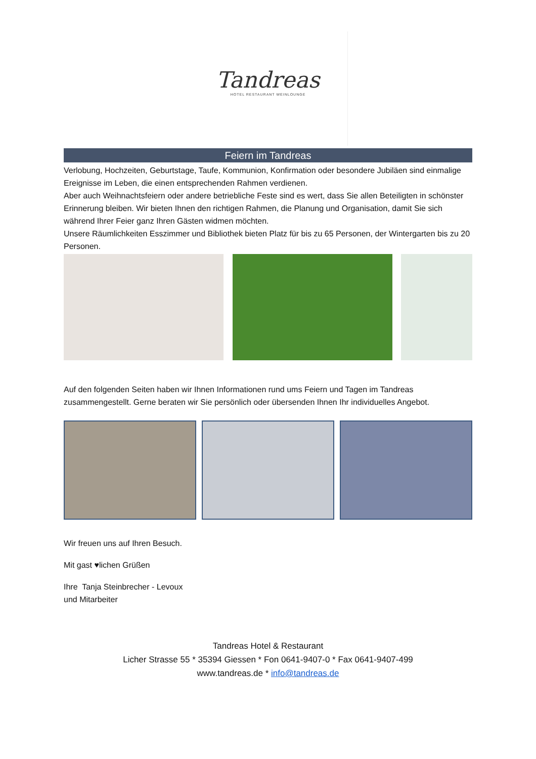Tandreas
HOTEL RESTAURANT WEINLOUNGE
Feiern im Tandreas
Verlobung, Hochzeiten, Geburtstage, Taufe, Kommunion, Konfirmation oder besondere Jubiläen sind einmalige Ereignisse im Leben, die einen entsprechenden Rahmen verdienen.
Aber auch Weihnachtsfeiern oder andere betriebliche Feste sind es wert, dass Sie allen Beteiligten in schönster Erinnerung bleiben. Wir bieten Ihnen den richtigen Rahmen, die Planung und Organisation, damit Sie sich während Ihrer Feier ganz Ihren Gästen widmen möchten.
Unsere Räumlichkeiten Esszimmer und Bibliothek bieten Platz für bis zu 65 Personen, der Wintergarten bis zu 20 Personen.
Auf den folgenden Seiten haben wir Ihnen Informationen rund ums Feiern und Tagen im Tandreas zusammengestellt. Gerne beraten wir Sie persönlich oder übersenden Ihnen Ihr individuelles Angebot.
Wir freuen uns auf Ihren Besuch.
Mit gast ♥lichen Grüßen
Ihre Tanja Steinbrecher - Levoux
und Mitarbeiter
Tandreas Hotel & Restaurant
Licher Strasse 55 * 35394 Giessen * Fon 0641-9407-0 * Fax 0641-9407-499
www.tandreas.de * info@tandreas.de